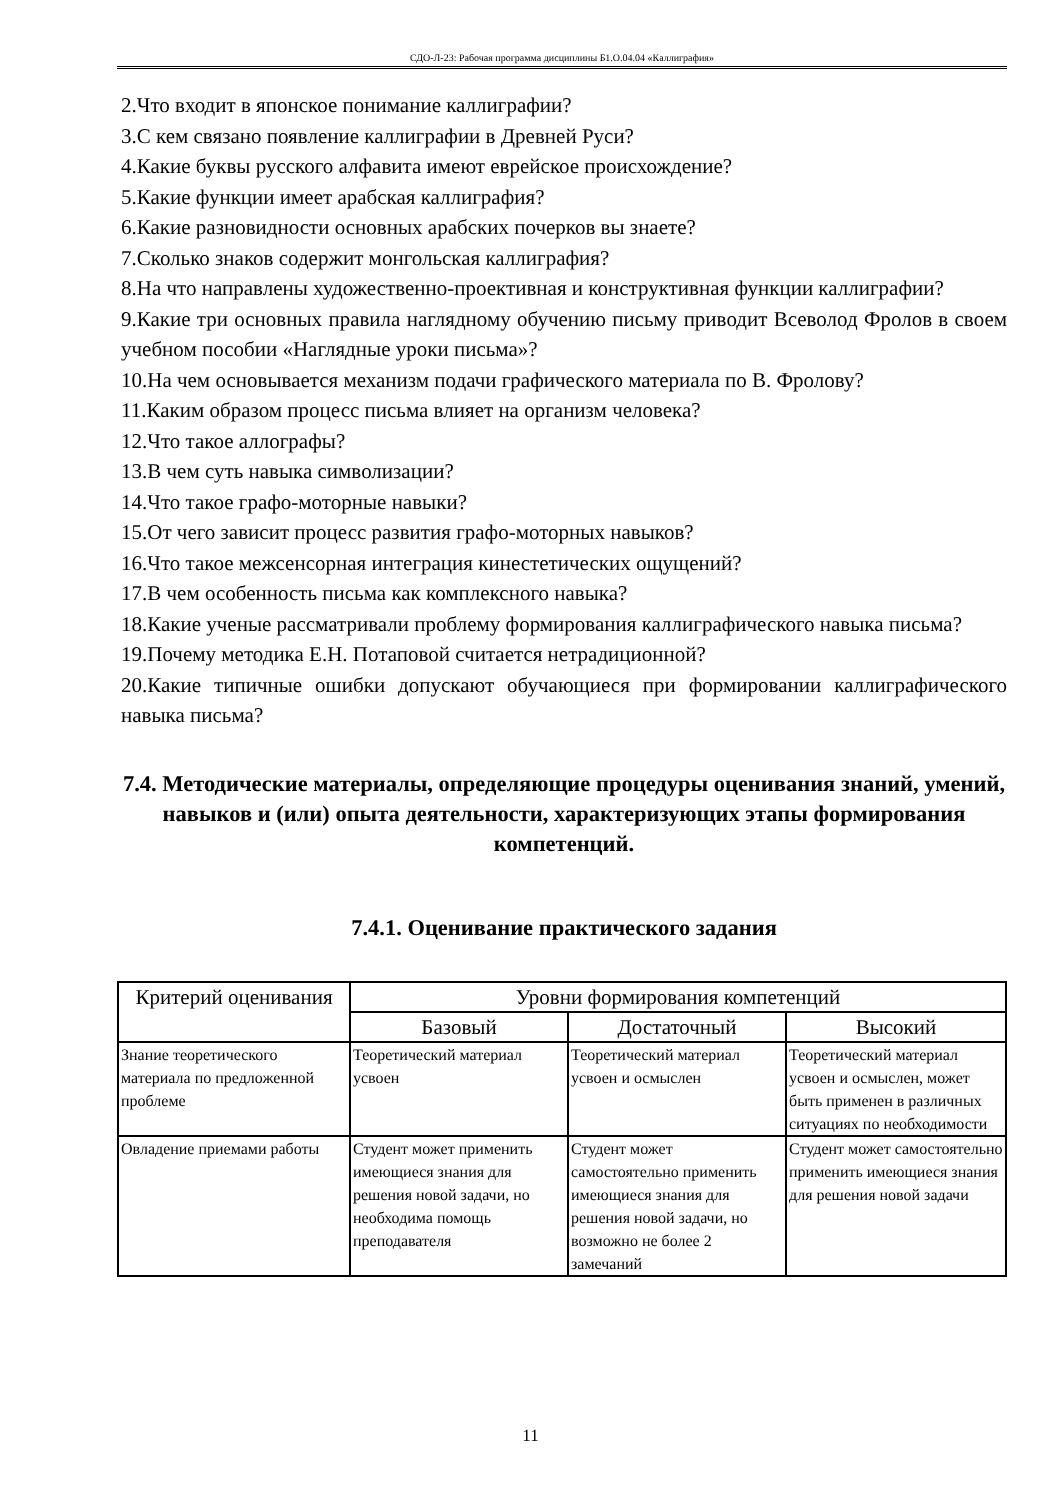СДО-Л-23: Рабочая программа дисциплины Б1.О.04.04 «Каллиграфия»
2.Что входит в японское понимание каллиграфии?
3.С кем связано появление каллиграфии в Древней Руси?
4.Какие буквы русского алфавита имеют еврейское происхождение?
5.Какие функции имеет арабская каллиграфия?
6.Какие разновидности основных арабских почерков вы знаете?
7.Сколько знаков содержит монгольская каллиграфия?
8.На что направлены художественно-проективная и конструктивная функции каллиграфии?
9.Какие три основных правила наглядному обучению письму приводит Всеволод Фролов в своем учебном пособии «Наглядные уроки письма»?
10.На чем основывается механизм подачи графического материала по В. Фролову?
11.Каким образом процесс письма влияет на организм человека?
12.Что такое аллографы?
13.В чем суть навыка символизации?
14.Что такое графо-моторные навыки?
15.От чего зависит процесс развития графо-моторных навыков?
16.Что такое межсенсорная интеграция кинестетических ощущений?
17.В чем особенность письма как комплексного навыка?
18.Какие ученые рассматривали проблему формирования каллиграфического навыка письма?
19.Почему методика Е.Н. Потаповой считается нетрадиционной?
20.Какие типичные ошибки допускают обучающиеся при формировании каллиграфического навыка письма?
7.4. Методические материалы, определяющие процедуры оценивания знаний, умений, навыков и (или) опыта деятельности, характеризующих этапы формирования компетенций.
7.4.1. Оценивание практического задания
| Критерий оценивания | Уровни формирования компетенций | | |
| --- | --- | --- | --- |
| | Базовый | Достаточный | Высокий |
| Знание теоретического материала по предложенной проблеме | Теоретический материал усвоен | Теоретический материал усвоен и осмыслен | Теоретический материал усвоен и осмыслен, может быть применен в различных ситуациях по необходимости |
| Овладение приемами работы | Студент может применить имеющиеся знания для решения новой задачи, но необходима помощь преподавателя | Студент может самостоятельно применить имеющиеся знания для решения новой задачи, но возможно не более 2 замечаний | Студент может самостоятельно применить имеющиеся знания для решения новой задачи |
11